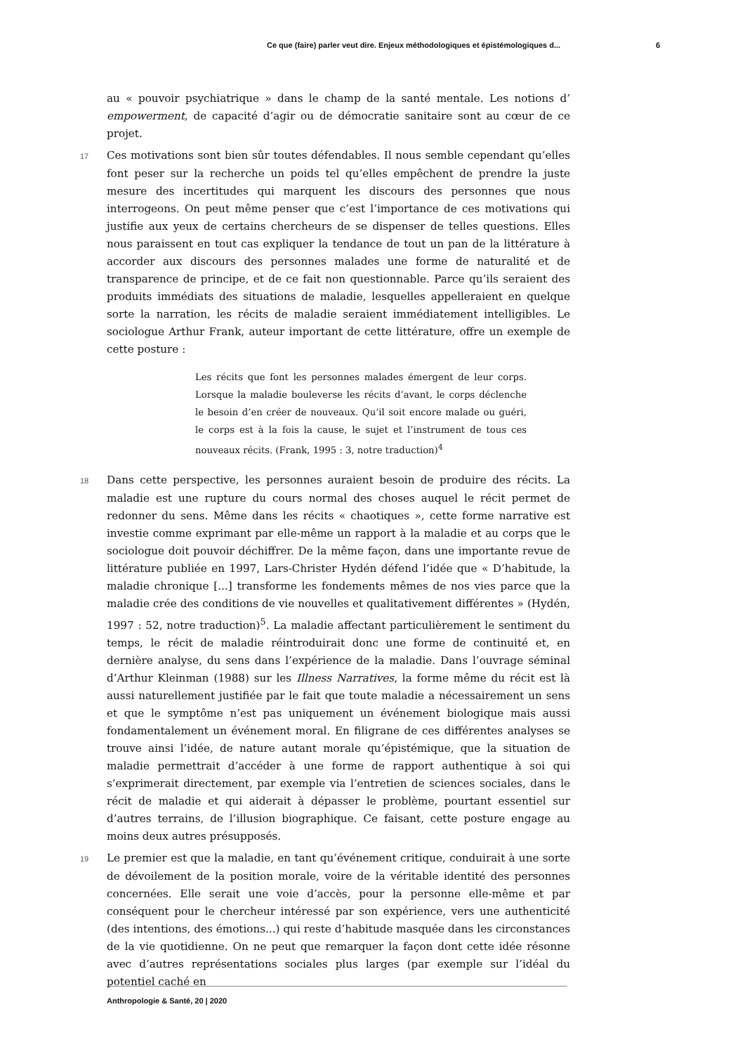Ce que (faire) parler veut dire. Enjeux méthodologiques et épistémologiques d... 6
au « pouvoir psychiatrique » dans le champ de la santé mentale. Les notions d’ empowerment, de capacité d’agir ou de démocratie sanitaire sont au cœur de ce projet.
17 Ces motivations sont bien sûr toutes défendables. Il nous semble cependant qu’elles font peser sur la recherche un poids tel qu’elles empêchent de prendre la juste mesure des incertitudes qui marquent les discours des personnes que nous interrogeons. On peut même penser que c’est l’importance de ces motivations qui justifie aux yeux de certains chercheurs de se dispenser de telles questions. Elles nous paraissent en tout cas expliquer la tendance de tout un pan de la littérature à accorder aux discours des personnes malades une forme de naturalité et de transparence de principe, et de ce fait non questionnable. Parce qu’ils seraient des produits immédiats des situations de maladie, lesquelles appelleraient en quelque sorte la narration, les récits de maladie seraient immédiatement intelligibles. Le sociologue Arthur Frank, auteur important de cette littérature, offre un exemple de cette posture :
Les récits que font les personnes malades émergent de leur corps. Lorsque la maladie bouleverse les récits d’avant, le corps déclenche le besoin d’en créer de nouveaux. Qu’il soit encore malade ou guéri, le corps est à la fois la cause, le sujet et l’instrument de tous ces nouveaux récits. (Frank, 1995 : 3, notre traduction)<sup>4</sup>
18 Dans cette perspective, les personnes auraient besoin de produire des récits. La maladie est une rupture du cours normal des choses auquel le récit permet de redonner du sens. Même dans les récits « chaotiques », cette forme narrative est investie comme exprimant par elle-même un rapport à la maladie et au corps que le sociologue doit pouvoir déchiffrer. De la même façon, dans une importante revue de littérature publiée en 1997, Lars-Christer Hydén défend l’idée que « D’habitude, la maladie chronique [...] transforme les fondements mêmes de nos vies parce que la maladie crée des conditions de vie nouvelles et qualitativement différentes » (Hydén, 1997 : 52, notre traduction)<sup>5</sup>. La maladie affectant particulièrement le sentiment du temps, le récit de maladie réintroduirait donc une forme de continuité et, en dernière analyse, du sens dans l’expérience de la maladie. Dans l’ouvrage séminal d’Arthur Kleinman (1988) sur les Illness Narratives, la forme même du récit est là aussi naturellement justifiée par le fait que toute maladie a nécessairement un sens et que le symptôme n’est pas uniquement un événement biologique mais aussi fondamentalement un événement moral. En filigrane de ces différentes analyses se trouve ainsi l’idée, de nature autant morale qu’épistémique, que la situation de maladie permettrait d’accéder à une forme de rapport authentique à soi qui s’exprimerait directement, par exemple via l’entretien de sciences sociales, dans le récit de maladie et qui aiderait à dépasser le problème, pourtant essentiel sur d’autres terrains, de l’illusion biographique. Ce faisant, cette posture engage au moins deux autres présupposés.
19 Le premier est que la maladie, en tant qu’événement critique, conduirait à une sorte de dévoilement de la position morale, voire de la véritable identité des personnes concernées. Elle serait une voie d’accès, pour la personne elle-même et par conséquent pour le chercheur intéressé par son expérience, vers une authenticité (des intentions, des émotions...) qui reste d’habitude masquée dans les circonstances de la vie quotidienne. On ne peut que remarquer la façon dont cette idée résonne avec d’autres représentations sociales plus larges (par exemple sur l’idéal du potentiel caché en
Anthropologie & Santé, 20 | 2020